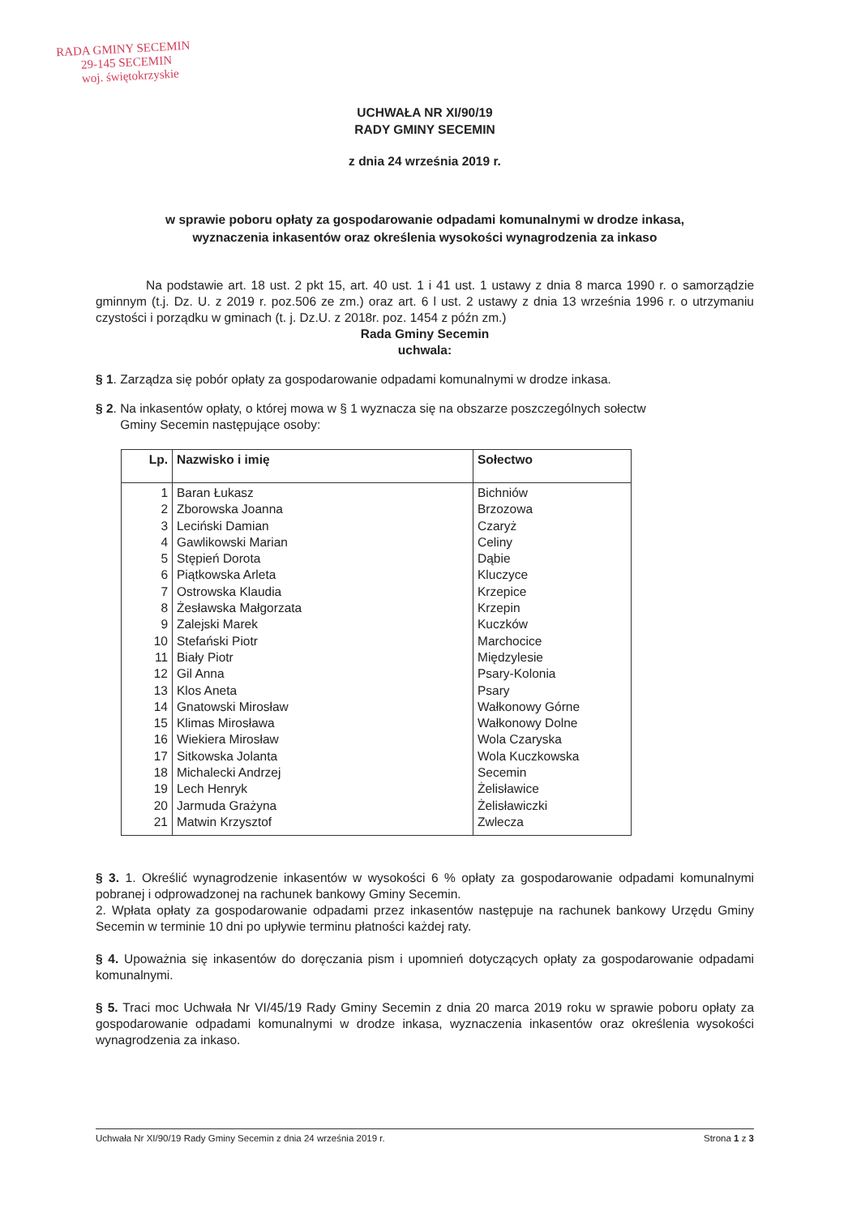RADA GMINY SECEMIN
29-145 SECEMIN
woj. świętokrzyskie
UCHWAŁA NR XI/90/19
RADY GMINY SECEMIN
z dnia 24 września 2019 r.
w sprawie poboru opłaty za gospodarowanie odpadami komunalnymi w drodze inkasa,
wyznaczenia inkasentów oraz określenia wysokości wynagrodzenia za inkaso
Na podstawie art. 18 ust. 2 pkt 15, art. 40 ust. 1 i 41 ust. 1 ustawy z dnia 8 marca 1990 r. o samorządzie gminnym (t.j. Dz. U. z 2019 r. poz.506 ze zm.) oraz art. 6 l ust. 2 ustawy z dnia 13 września 1996 r. o utrzymaniu czystości i porządku w gminach (t. j. Dz.U. z 2018r. poz. 1454 z późn zm.)
Rada Gminy Secemin
uchwala:
§ 1. Zarządza się pobór opłaty za gospodarowanie odpadami komunalnymi w drodze inkasa.
§ 2. Na inkasentów opłaty, o której mowa w § 1 wyznacza się na obszarze poszczególnych sołectw
Gminy Secemin następujące osoby:
| Lp. | Nazwisko i imię | Sołectwo |
| --- | --- | --- |
| 1 | Baran Łukasz | Bichniów |
| 2 | Zborowska Joanna | Brzozowa |
| 3 | Leciński Damian | Czaryż |
| 4 | Gawlikowski Marian | Celiny |
| 5 | Stępień Dorota | Dąbie |
| 6 | Piątkowska Arleta | Kluczyce |
| 7 | Ostrowska Klaudia | Krzepice |
| 8 | Żesławska Małgorzata | Krzepin |
| 9 | Zalejski Marek | Kuczków |
| 10 | Stefański Piotr | Marchocice |
| 11 | Biały Piotr | Międzylesie |
| 12 | Gil Anna | Psary-Kolonia |
| 13 | Klos Aneta | Psary |
| 14 | Gnatowski Mirosław | Wałkonowy Górne |
| 15 | Klimas Mirosława | Wałkonowy Dolne |
| 16 | Wiekiera Mirosław | Wola Czaryska |
| 17 | Sitkowska Jolanta | Wola Kuczkowska |
| 18 | Michalecki Andrzej | Secemin |
| 19 | Lech Henryk | Żelisławice |
| 20 | Jarmuda Grażyna | Żelisławiczki |
| 21 | Matwin Krzysztof | Zwlecza |
§ 3. 1. Określić wynagrodzenie inkasentów w wysokości 6 % opłaty za gospodarowanie odpadami komunalnymi pobranej i odprowadzonej na rachunek bankowy Gminy Secemin.
2. Wpłata opłaty za gospodarowanie odpadami przez inkasentów następuje na rachunek bankowy Urzędu Gminy Secemin w terminie 10 dni po upływie terminu płatności każdej raty.
§ 4. Upoważnia się inkasentów do doręczania pism i upomnień dotyczących opłaty za gospodarowanie odpadami komunalnymi.
§ 5. Traci moc Uchwała Nr VI/45/19 Rady Gminy Secemin z dnia 20 marca 2019 roku w sprawie poboru opłaty za gospodarowanie odpadami komunalnymi w drodze inkasa, wyznaczenia inkasentów oraz określenia wysokości wynagrodzenia za inkaso.
Uchwała Nr XI/90/19 Rady Gminy Secemin z dnia 24 września 2019 r. Strona 1 z 3